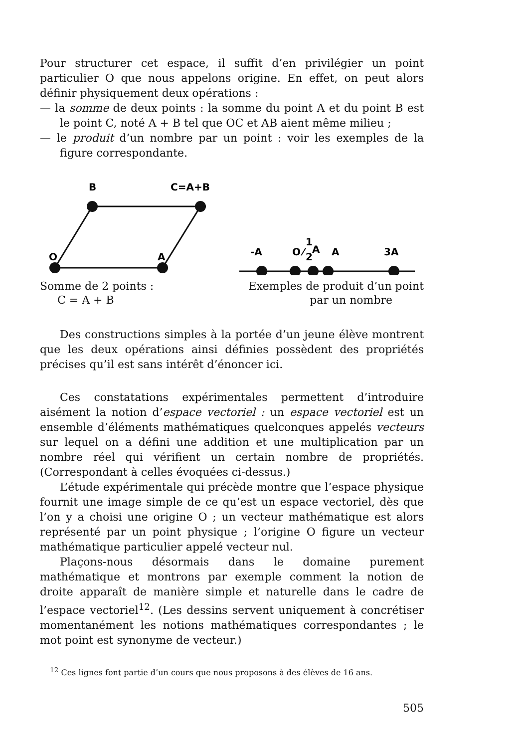Pour structurer cet espace, il suffit d’en privilégier un point particulier O que nous appelons origine. En effet, on peut alors définir physiquement deux opérations :
— la somme de deux points : la somme du point A et du point B est le point C, noté A + B tel que OC et AB aient même milieu ;
— le produit d’un nombre par un point : voir les exemples de la figure correspondante.
B
C=A+B
O
A
Somme de 2 points :
C = A + B
-A
O
1
⁄
2
A
A
3A
Exemples de produit d’un point
par un nombre
Des constructions simples à la portée d’un jeune élève montrent que les deux opérations ainsi définies possèdent des propriétés précises qu’il est sans intérêt d’énoncer ici.
Ces constatations expérimentales permettent d’introduire aisément la notion d’espace vectoriel : un espace vectoriel est un ensemble d’éléments mathématiques quelconques appelés vecteurs sur lequel on a défini une addition et une multiplication par un nombre réel qui vérifient un certain nombre de propriétés. (Correspondant à celles évoquées ci-dessus.)
L’étude expérimentale qui précède montre que l’espace physique fournit une image simple de ce qu’est un espace vectoriel, dès que l’on y a choisi une origine O ; un vecteur mathématique est alors représenté par un point physique ; l’origine O figure un vecteur mathématique particulier appelé vecteur nul.
Plaçons-nous désormais dans le domaine purement mathématique et montrons par exemple comment la notion de droite apparaît de manière simple et naturelle dans le cadre de l’espace vectoriel<sup>12</sup>. (Les dessins servent uniquement à concrétiser momentanément les notions mathématiques correspondantes ; le mot point est synonyme de vecteur.)
<sup>12</sup> Ces lignes font partie d’un cours que nous proposons à des élèves de 16 ans.
505